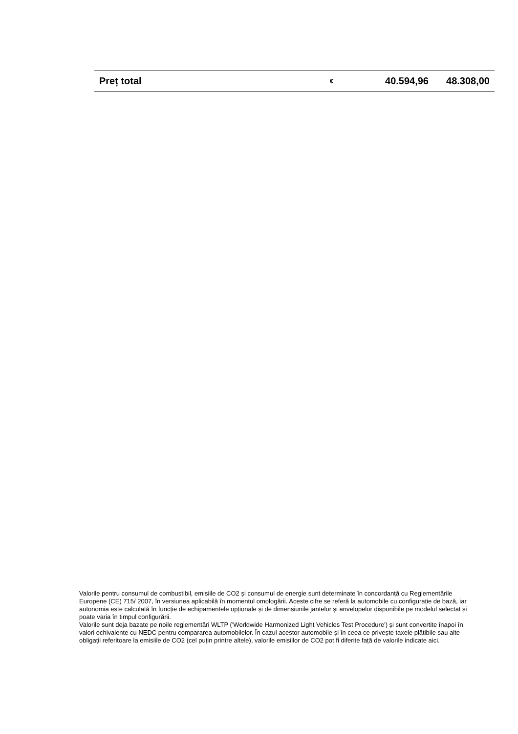| Preț total | € | 40.594,96 | 48.308,00 |
Valorile pentru consumul de combustibil, emisiile de CO2 și consumul de energie sunt determinate în concordanță cu Reglementările Europene (CE) 715/ 2007, în versiunea aplicabilă în momentul omologării. Aceste cifre se referă la automobile cu configurație de bază, iar autonomia este calculată în funcție de echipamentele opționale și de dimensiunile jantelor și anvelopelor disponibile pe modelul selectat și poate varia în timpul configurării.
Valorile sunt deja bazate pe noile reglementări WLTP ('Worldwide Harmonized Light Vehicles Test Procedure') și sunt convertite înapoi în valori echivalente cu NEDC pentru compararea automobilelor. În cazul acestor automobile și în ceea ce privește taxele plătibile sau alte obligații referitoare la emisiile de CO2 (cel puțin printre altele), valorile emisiilor de CO2 pot fi diferite față de valorile indicate aici.